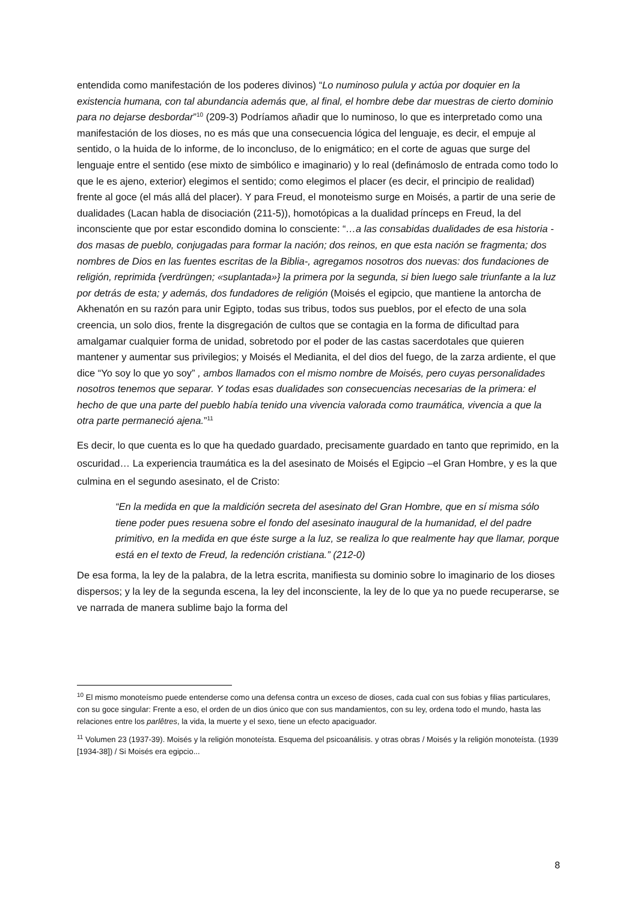entendida como manifestación de los poderes divinos) “Lo numinoso pulula y actúa por doquier en la existencia humana, con tal abundancia además que, al final, el hombre debe dar muestras de cierto dominio para no dejarse desbordar”<sup>10</sup> (209-3) Podríamos añadir que lo numinoso, lo que es interpretado como una manifestación de los dioses, no es más que una consecuencia lógica del lenguaje, es decir, el empuje al sentido, o la huida de lo informe, de lo inconcluso, de lo enigmático; en el corte de aguas que surge del lenguaje entre el sentido (ese mixto de simbólico e imaginario) y lo real (definámoslo de entrada como todo lo que le es ajeno, exterior) elegimos el sentido; como elegimos el placer (es decir, el principio de realidad) frente al goce (el más allá del placer). Y para Freud, el monoteismo surge en Moisés, a partir de una serie de dualidades (Lacan habla de disociación (211-5)), homotópicas a la dualidad prínceps en Freud, la del inconsciente que por estar escondido domina lo consciente: “…a las consabidas dualidades de esa historia -dos masas de pueblo, conjugadas para formar la nación; dos reinos, en que esta nación se fragmenta; dos nombres de Dios en las fuentes escritas de la Biblia-, agregamos nosotros dos nuevas: dos fundaciones de religión, reprimida {verdrüngen; «suplantada»} la primera por la segunda, si bien luego sale triunfante a la luz por detrás de esta; y además, dos fundadores de religión (Moisés el egipcio, que mantiene la antorcha de Akhenatón en su razón para unir Egipto, todas sus tribus, todos sus pueblos, por el efecto de una sola creencia, un solo dios, frente la disgregación de cultos que se contagia en la forma de dificultad para amalgamar cualquier forma de unidad, sobretodo por el poder de las castas sacerdotales que quieren mantener y aumentar sus privilegios; y Moisés el Medianita, el del dios del fuego, de la zarza ardiente, el que dice “Yo soy lo que yo soy” , ambos llamados con el mismo nombre de Moisés, pero cuyas personalidades nosotros tenemos que separar. Y todas esas dualidades son consecuencias necesarias de la primera: el hecho de que una parte del pueblo había tenido una vivencia valorada como traumática, vivencia a que la otra parte permaneció ajena.”<sup>11</sup>
Es decir, lo que cuenta es lo que ha quedado guardado, precisamente guardado en tanto que reprimido, en la oscuridad… La experiencia traumática es la del asesinato de Moisés el Egipcio –el Gran Hombre, y es la que culmina en el segundo asesinato, el de Cristo:
“En la medida en que la maldición secreta del asesinato del Gran Hombre, que en sí misma sólo tiene poder pues resuena sobre el fondo del asesinato inaugural de la humanidad, el del padre primitivo, en la medida en que éste surge a la luz, se realiza lo que realmente hay que llamar, porque está en el texto de Freud, la redención cristiana.” (212-0)
De esa forma, la ley de la palabra, de la letra escrita, manifiesta su dominio sobre lo imaginario de los dioses dispersos; y la ley de la segunda escena, la ley del inconsciente, la ley de lo que ya no puede recuperarse, se ve narrada de manera sublime bajo la forma del
<sup>10</sup> El mismo monoteísmo puede entenderse como una defensa contra un exceso de dioses, cada cual con sus fobias y filias particulares, con su goce singular: Frente a eso, el orden de un dios único que con sus mandamientos, con su ley, ordena todo el mundo, hasta las relaciones entre los parlêtres, la vida, la muerte y el sexo, tiene un efecto apaciguador.
<sup>11</sup> Volumen 23 (1937-39). Moisés y la religión monoteísta. Esquema del psicoanálisis. y otras obras / Moisés y la religión monoteísta. (1939 [1934-38]) / Si Moisés era egipcio...
8